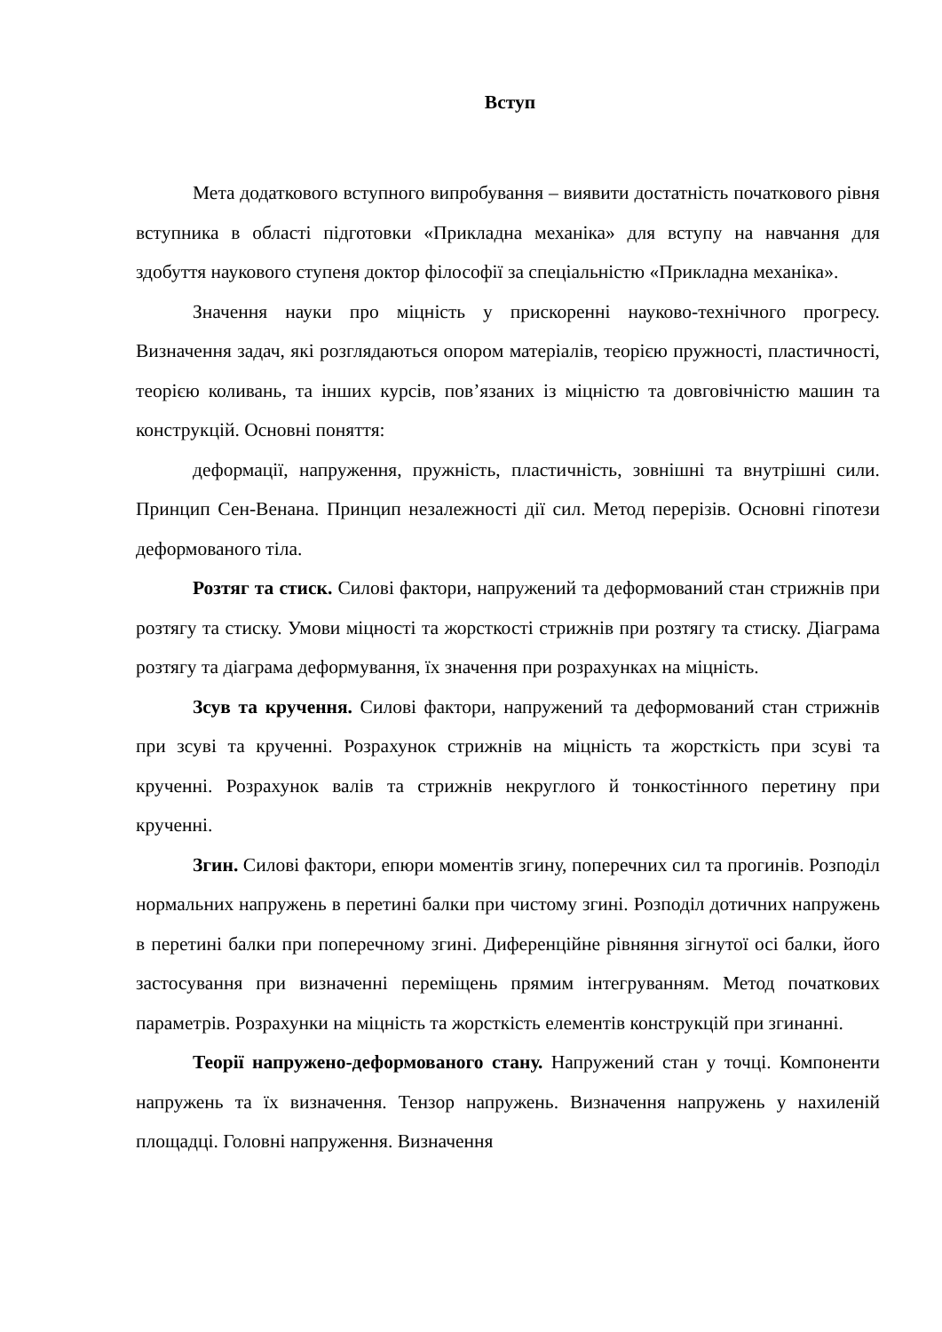Вступ
Мета додаткового вступного випробування – виявити достатність початкового рівня вступника в області підготовки «Прикладна механіка» для вступу на навчання для здобуття наукового ступеня доктор філософії за спеціальністю «Прикладна механіка».
Значення науки про міцність у прискоренні науково-технічного прогресу. Визначення задач, які розглядаються опором матеріалів, теорією пружності, пластичності, теорією коливань, та інших курсів, пов’язаних із міцністю та довговічністю машин та конструкцій. Основні поняття:
деформації, напруження, пружність, пластичність, зовнішні та внутрішні сили. Принцип Сен-Венана. Принцип незалежності дії сил. Метод перерізів. Основні гіпотези деформованого тіла.
Розтяг та стиск. Силові фактори, напружений та деформований стан стрижнів при розтягу та стиску. Умови міцності та жорсткості стрижнів при розтягу та стиску. Діаграма розтягу та діаграма деформування, їх значення при розрахунках на міцність.
Зсув та кручення. Силові фактори, напружений та деформований стан стрижнів при зсуві та крученні. Розрахунок стрижнів на міцність та жорсткість при зсуві та крученні. Розрахунок валів та стрижнів некруглого й тонкостінного перетину при крученні.
Згин. Силові фактори, епюри моментів згину, поперечних сил та прогинів. Розподіл нормальних напружень в перетині балки при чистому згині. Розподіл дотичних напружень в перетині балки при поперечному згині. Диференційне рівняння зігнутої осі балки, його застосування при визначенні переміщень прямим інтегруванням. Метод початкових параметрів. Розрахунки на міцність та жорсткість елементів конструкцій при згинанні.
Теорії напружено-деформованого стану. Напружений стан у точці. Компоненти напружень та їх визначення. Тензор напружень. Визначення напружень у нахиленій площадці. Головні напруження. Визначення